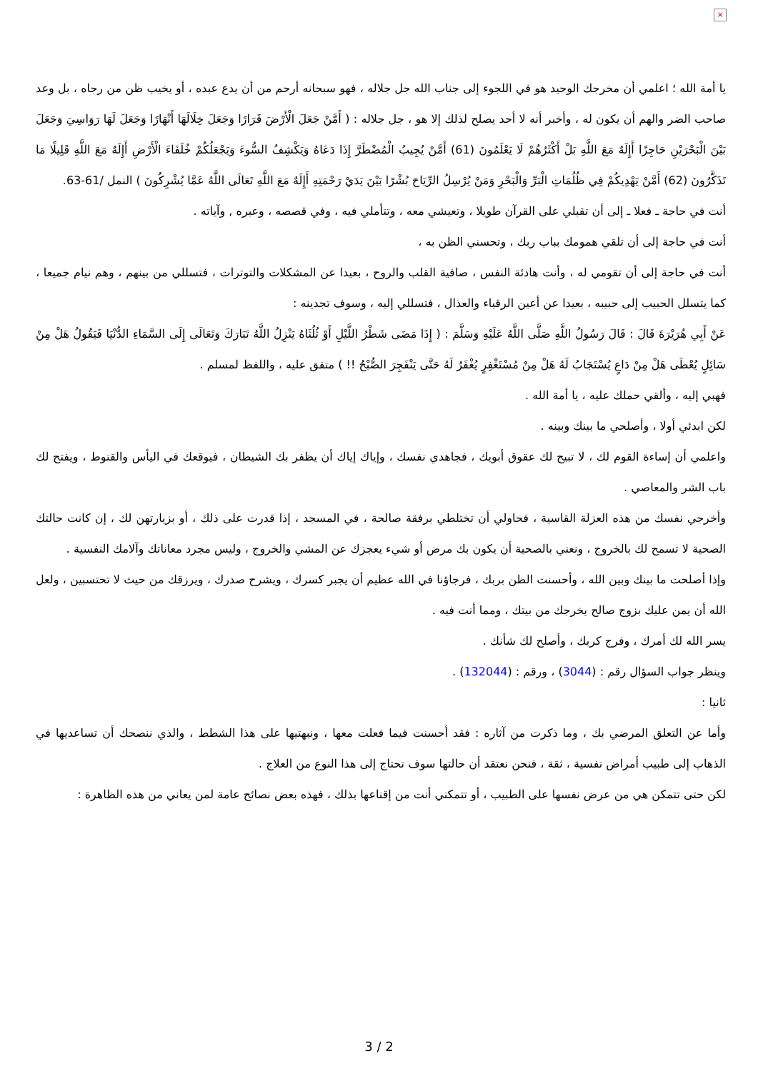×
يا أمة الله ؛ اعلمي أن مخرجك الوحيد هو في اللجوء إلى جناب الله جل جلاله ، فهو سبحانه أرحم من أن يدع عبده ، أو يخيب ظن من رجاه ، بل وعد صاحب الضر والهم أن يكون له ، وأخبر أنه لا أحد يصلح لذلك إلا هو ، جل جلاله : ( أَمَّنْ جَعَلَ الْأَرْضَ قَرَارًا وَجَعَلَ خِلَالَهَا أَنْهَارًا وَجَعَلَ لَهَا رَوَاسِيَ وَجَعَلَ بَيْنَ الْبَحْرَيْنِ حَاجِزًا أَإِلَهٌ مَعَ اللَّهِ بَلْ أَكْثَرُهُمْ لَا يَعْلَمُونَ (61) أَمَّنْ يُجِيبُ الْمُضْطَرَّ إِذَا دَعَاهُ وَيَكْشِفُ السُّوءَ وَيَجْعَلُكُمْ خُلَفَاءَ الْأَرْضِ أَإِلَهٌ مَعَ اللَّهِ قَلِيلًا مَا تَذَكَّرُونَ (62) أَمَّنْ يَهْدِيكُمْ فِي ظُلُمَاتِ الْبَرِّ وَالْبَحْرِ وَمَنْ يُرْسِلُ الرِّيَاحَ بُشْرًا بَيْنَ يَدَيْ رَحْمَتِهِ أَإِلَهٌ مَعَ اللَّهِ تَعَالَى اللَّهُ عَمَّا يُشْرِكُونَ ) النمل /61-63.
أنت في حاجة ـ فعلا ـ إلى أن تقبلي على القرآن طويلا ، وتعيشي معه ، وتتأملي فيه ، وفي قصصه ، وعبره , وآياته .
أنت في حاجة إلى أن تلقي همومك بباب ربك ، وتحسني الظن به ،
أنت في حاجة إلى أن تقومي له ، وأنت هادئة النفس ، صافية القلب والروح ، بعيدا عن المشكلات والتوترات ، فتسللي من بينهم ، وهم نيام جميعا ، كما يتسلل الحبيب إلى حبيبه ، بعيدا عن أعين الرقباء والعذال ، فتسللي إليه ، وسوف تجدينه :
عَنْ أَبِي هُرَيْرَةَ قَالَ : قَالَ رَسُولُ اللَّهِ صَلَّى اللَّهُ عَلَيْهِ وَسَلَّمَ : ( إِذَا مَضَى شَطْرُ اللَّيْلِ أَوْ ثُلُثَاهُ يَنْزِلُ اللَّهُ تَبَارَكَ وَتَعَالَى إِلَى السَّمَاءِ الدُّنْيَا فَيَقُولُ هَلْ مِنْ سَائِلٍ يُعْطَى هَلْ مِنْ دَاعٍ يُسْتَجَابُ لَهُ هَلْ مِنْ مُسْتَغْفِرٍ يُغْفَرُ لَهُ حَتَّى يَنْفَجِرَ الصُّبْحُ !! ) متفق عليه ، واللفظ لمسلم .
فهبي إليه ، وألقي حملك عليه ، يا أمة الله .
لكن ابدئي أولا ، وأصلحي ما بينك وبينه .
واعلمي أن إساءة القوم لك ، لا تبيح لك عقوق أبويك ، فجاهدي نفسك ، وإياك إياك أن يظفر بك الشيطان ، فيوقعك في اليأس والقنوط ، ويفتح لك باب الشر والمعاصي .
وأخرجي نفسك من هذه العزلة القاسية ، فحاولي أن تختلطي برفقة صالحة ، في المسجد ، إذا قدرت على ذلك ، أو بزيارتهن لك ، إن كانت حالتك الصحية لا تسمح لك بالخروج ، ونعني بالصحية أن يكون بك مرض أو شيء يعجزك عن المشي والخروج ، وليس مجرد معاناتك وآلامك النفسية .
وإذا أصلحت ما بينك وبين الله ، وأحسنت الظن بربك ، فرجاؤنا في الله عظيم أن يجبر كسرك ، ويشرح صدرك ، ويرزقك من حيث لا تحتسبين ، ولعل الله أن يمن عليك بزوج صالح يخرجك من بيتك ، ومما أنت فيه .
يسر الله لك أمرك ، وفرج كربك ، وأصلح لك شأنك .
وينظر جواب السؤال رقم : (3044) ، ورقم : (132044) .
ثانيا :
وأما عن التعلق المرضي بك ، وما ذكرت من آثاره : فقد أحسنت فيما فعلت معها ، ونبهتيها على هذا الشطط ، والذي ننصحك أن تساعديها في الذهاب إلى طبيب أمراض نفسية ، ثقة ، فنحن نعتقد أن حالتها سوف تحتاج إلى هذا النوع من العلاج .
لكن حتى تتمكن هي من عرض نفسها على الطبيب ، أو تتمكني أنت من إقناعها بذلك ، فهذه بعض نصائح عامة لمن يعاني من هذه الظاهرة :
3 / 2